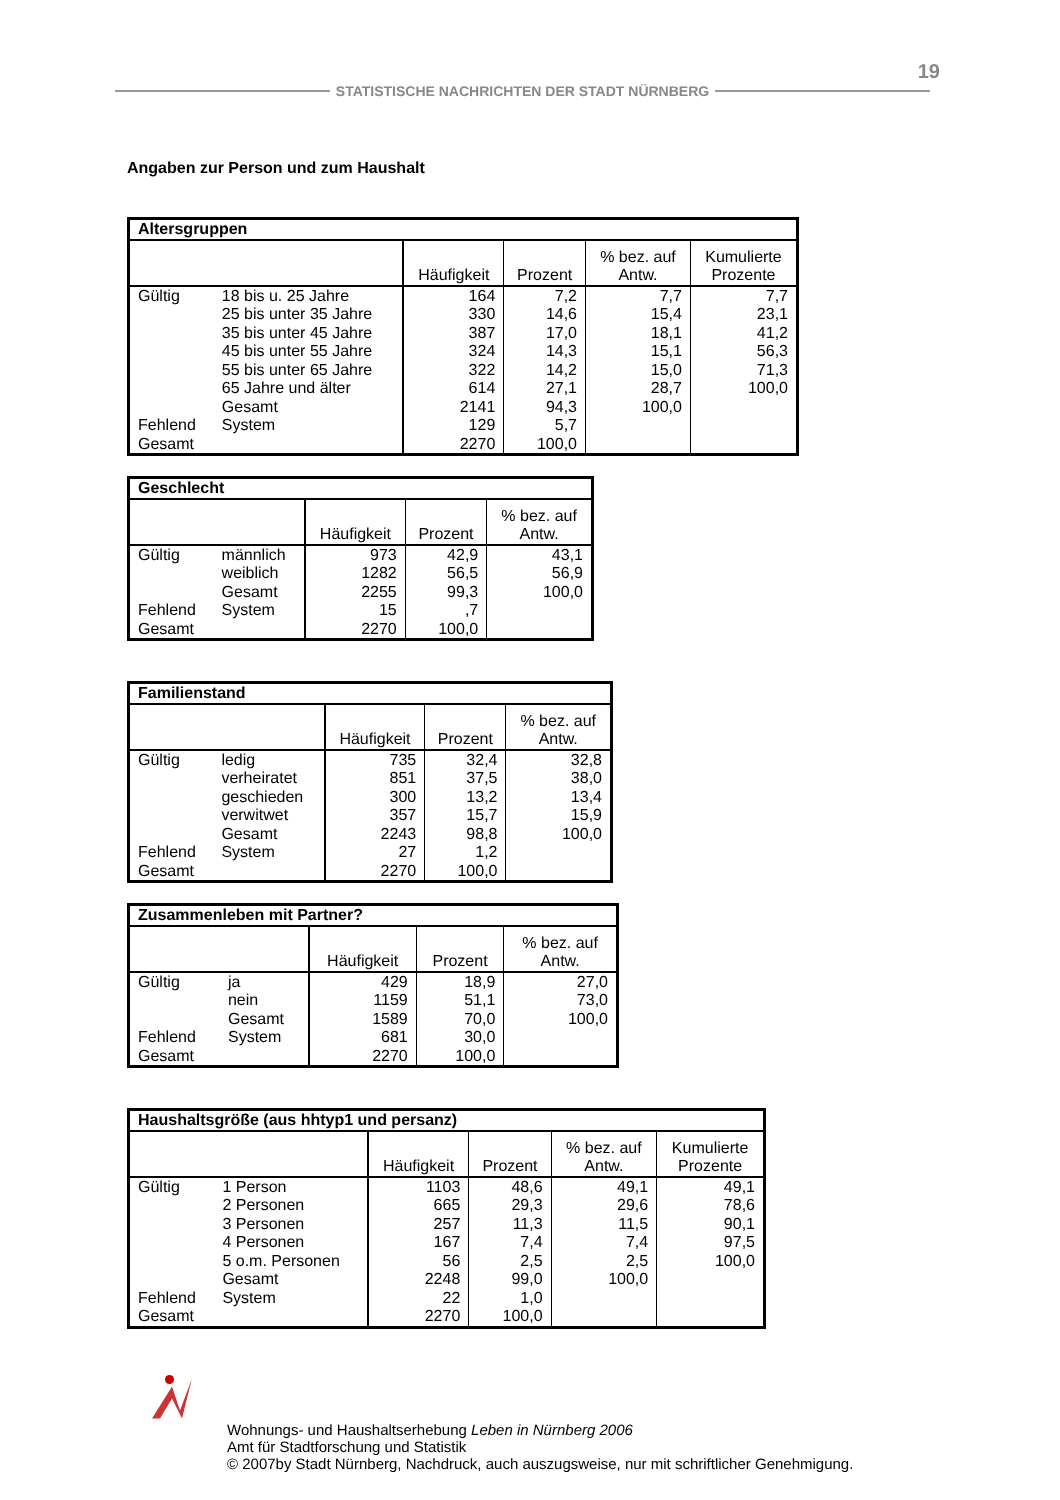19
STATISTISCHE NACHRICHTEN DER STADT NÜRNBERG
Angaben zur Person und zum Haushalt
| Altersgruppen | | | | | |
| --- | --- | --- | --- | --- | --- |
| | | Häufigkeit | Prozent | % bez. auf Antw. | Kumulierte Prozente |
| Gültig | 18 bis u. 25 Jahre | 164 | 7,2 | 7,7 | 7,7 |
| | 25 bis unter 35 Jahre | 330 | 14,6 | 15,4 | 23,1 |
| | 35 bis unter 45 Jahre | 387 | 17,0 | 18,1 | 41,2 |
| | 45 bis unter 55 Jahre | 324 | 14,3 | 15,1 | 56,3 |
| | 55 bis unter 65 Jahre | 322 | 14,2 | 15,0 | 71,3 |
| | 65 Jahre und älter | 614 | 27,1 | 28,7 | 100,0 |
| | Gesamt | 2141 | 94,3 | 100,0 | |
| Fehlend | System | 129 | 5,7 | | |
| Gesamt | | 2270 | 100,0 | | |
| Geschlecht | | | | |
| --- | --- | --- | --- | --- |
| | | Häufigkeit | Prozent | % bez. auf Antw. |
| Gültig | männlich | 973 | 42,9 | 43,1 |
| | weiblich | 1282 | 56,5 | 56,9 |
| | Gesamt | 2255 | 99,3 | 100,0 |
| Fehlend | System | 15 | ,7 | |
| Gesamt | | 2270 | 100,0 | |
| Familienstand | | | | |
| --- | --- | --- | --- | --- |
| | | Häufigkeit | Prozent | % bez. auf Antw. |
| Gültig | ledig | 735 | 32,4 | 32,8 |
| | verheiratet | 851 | 37,5 | 38,0 |
| | geschieden | 300 | 13,2 | 13,4 |
| | verwitwet | 357 | 15,7 | 15,9 |
| | Gesamt | 2243 | 98,8 | 100,0 |
| Fehlend | System | 27 | 1,2 | |
| Gesamt | | 2270 | 100,0 | |
| Zusammenleben mit Partner? | | | | |
| --- | --- | --- | --- | --- |
| | | Häufigkeit | Prozent | % bez. auf Antw. |
| Gültig | ja | 429 | 18,9 | 27,0 |
| | nein | 1159 | 51,1 | 73,0 |
| | Gesamt | 1589 | 70,0 | 100,0 |
| Fehlend | System | 681 | 30,0 | |
| Gesamt | | 2270 | 100,0 | |
| Haushaltsgröße (aus hhtyp1 und persanz) | | | | | |
| --- | --- | --- | --- | --- | --- |
| | | Häufigkeit | Prozent | % bez. auf Antw. | Kumulierte Prozente |
| Gültig | 1 Person | 1103 | 48,6 | 49,1 | 49,1 |
| | 2 Personen | 665 | 29,3 | 29,6 | 78,6 |
| | 3 Personen | 257 | 11,3 | 11,5 | 90,1 |
| | 4 Personen | 167 | 7,4 | 7,4 | 97,5 |
| | 5 o.m. Personen | 56 | 2,5 | 2,5 | 100,0 |
| | Gesamt | 2248 | 99,0 | 100,0 | |
| Fehlend | System | 22 | 1,0 | | |
| Gesamt | | 2270 | 100,0 | | |
Wohnungs- und Haushaltserhebung Leben in Nürnberg 2006
Amt für Stadtforschung und Statistik
© 2007by Stadt Nürnberg, Nachdruck, auch auszugsweise, nur mit schriftlicher Genehmigung.